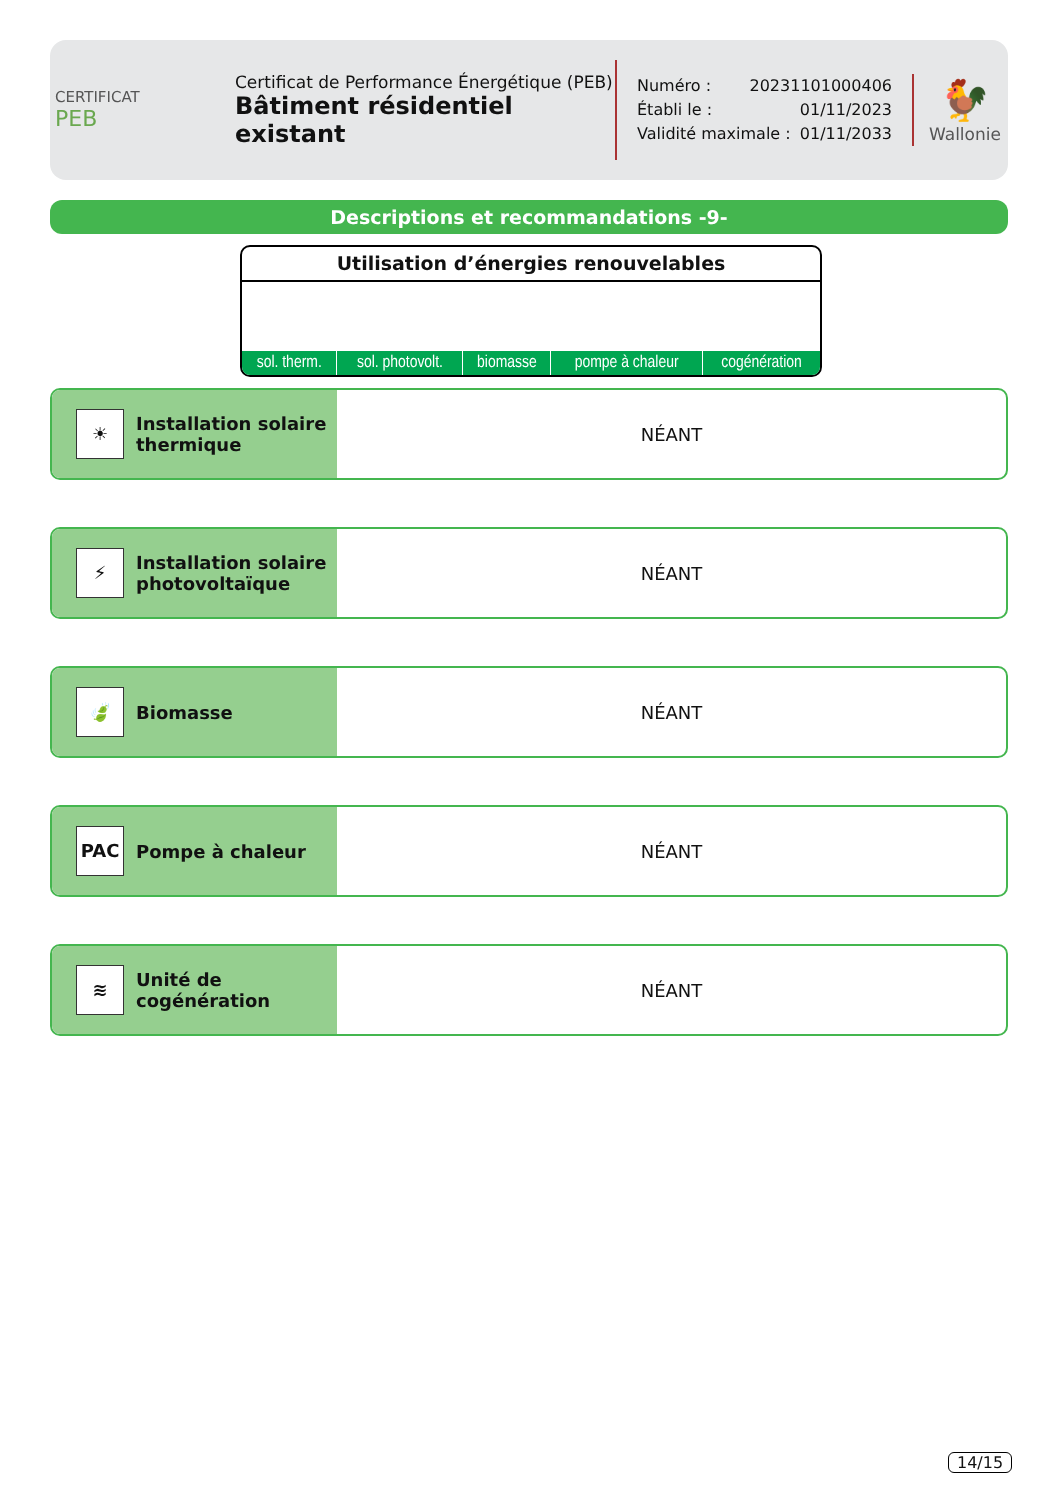CERTIFICAT
PEB
Certificat de Performance Énergétique (PEB)
Bâtiment résidentiel existant
Numéro : 20231101000406
Établi le : 01/11/2023
Validité maximale : 01/11/2033
🐓
Wallonie
Descriptions et recommandations -9-
Utilisation d’énergies renouvelables
| sol. therm. | sol. photovolt. | biomasse | pompe à chaleur | cogénération |
☀
Installation solaire
thermique
NÉANT
⚡
Installation solaire
photovoltaïque
NÉANT
🍃
Biomasse
NÉANT
PAC
Pompe à chaleur
NÉANT
≋
Unité de
cogénération
NÉANT
14/15